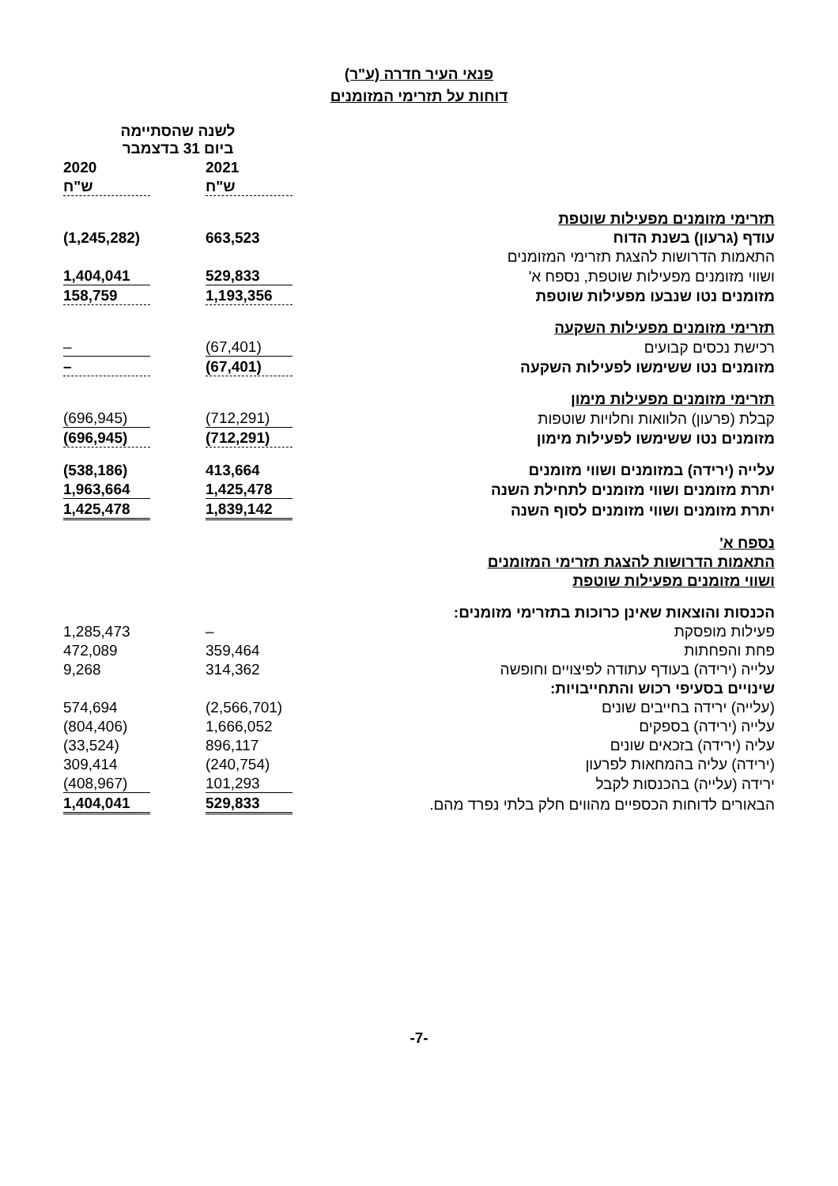פנאי העיר חדרה (ע"ר)
דוחות על תזרימי המזומנים
| | לשנה שהסתיימה ביום 31 בדצמבר | | |
| | 2021 | | 2020 |
| | ש"ח | | ש"ח |
| תזרימי מזומנים מפעילות שוטפת | | | |
| עודף (גרעון) בשנת הדוח | 663,523 | | (1,245,282) |
| התאמות הדרושות להצגת תזרימי המזומנים | | | |
| ושווי מזומנים מפעילות שוטפת, נספח א' | 529,833 | | 1,404,041 |
| מזומנים נטו שנבעו מפעילות שוטפת | 1,193,356 | | 158,759 |
| תזרימי מזומנים מפעילות השקעה | | | |
| רכישת נכסים קבועים | (67,401) | | – |
| מזומנים נטו ששימשו לפעילות השקעה | (67,401) | | – |
| תזרימי מזומנים מפעילות מימון | | | |
| קבלת (פרעון) הלוואות וחלויות שוטפות | (712,291) | | (696,945) |
| מזומנים נטו ששימשו לפעילות מימון | (712,291) | | (696,945) |
| עלייה (ירידה) במזומנים ושווי מזומנים | 413,664 | | (538,186) |
| יתרת מזומנים ושווי מזומנים לתחילת השנה | 1,425,478 | | 1,963,664 |
| יתרת מזומנים ושווי מזומנים לסוף השנה | 1,839,142 | | 1,425,478 |
| נספח א' | | | |
| התאמות הדרושות להצגת תזרימי המזומנים | | | |
| ושווי מזומנים מפעילות שוטפת | | | |
| הכנסות והוצאות שאינן כרוכות בתזרימי מזומנים: | | | |
| פעילות מופסקת | – | | 1,285,473 |
| פחת והפחתות | 359,464 | | 472,089 |
| עלייה (ירידה) בעודף עתודה לפיצויים וחופשה | 314,362 | | 9,268 |
| שינויים בסעיפי רכוש והתחייבויות: | | | |
| (עלייה) ירידה בחייבים שונים | (2,566,701) | | 574,694 |
| עלייה (ירידה) בספקים | 1,666,052 | | (804,406) |
| עליה (ירידה) בזכאים שונים | 896,117 | | (33,524) |
| (ירידה) עליה בהמחאות לפרעון | (240,754) | | 309,414 |
| ירידה (עלייה) בהכנסות לקבל | 101,293 | | (408,967) |
| הבאורים לדוחות הכספיים מהווים חלק בלתי נפרד מהם. | 529,833 | | 1,404,041 |
-7-